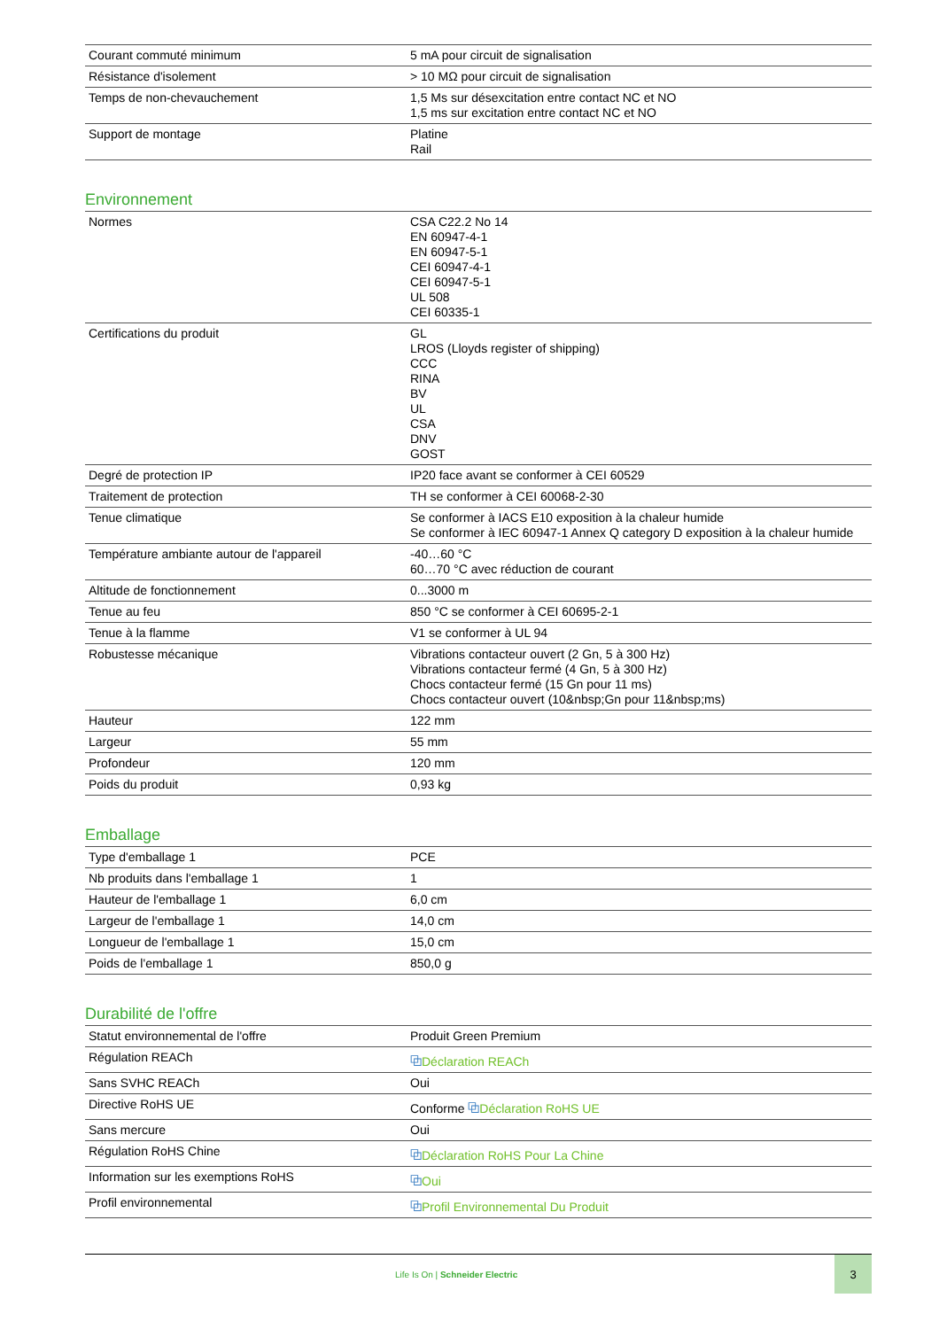| Courant commuté minimum | 5 mA pour circuit de signalisation |
| Résistance d'isolement | > 10 MΩ pour circuit de signalisation |
| Temps de non-chevauchement | 1,5 Ms sur désexcitation entre contact NC et NO 1,5 ms sur excitation entre contact NC et NO |
| Support de montage | Platine Rail |
Environnement
| Normes | CSA C22.2 No 14 EN 60947-4-1 EN 60947-5-1 CEI 60947-4-1 CEI 60947-5-1 UL 508 CEI 60335-1 |
| Certifications du produit | GL LROS (Lloyds register of shipping) CCC RINA BV UL CSA DNV GOST |
| Degré de protection IP | IP20 face avant se conformer à CEI 60529 |
| Traitement de protection | TH se conformer à CEI 60068-2-30 |
| Tenue climatique | Se conformer à IACS E10 exposition à la chaleur humide Se conformer à IEC 60947-1 Annex Q category D exposition à la chaleur humide |
| Température ambiante autour de l'appareil | -40…60 °C 60…70 °C avec réduction de courant |
| Altitude de fonctionnement | 0...3000 m |
| Tenue au feu | 850 °C se conformer à CEI 60695-2-1 |
| Tenue à la flamme | V1 se conformer à UL 94 |
| Robustesse mécanique | Vibrations contacteur ouvert (2 Gn, 5 à 300 Hz) Vibrations contacteur fermé (4 Gn, 5 à 300 Hz) Chocs contacteur fermé (15 Gn pour 11 ms) Chocs contacteur ouvert (10&nbsp;Gn pour 11&nbsp;ms) |
| Hauteur | 122 mm |
| Largeur | 55 mm |
| Profondeur | 120 mm |
| Poids du produit | 0,93 kg |
Emballage
| Type d'emballage 1 | PCE |
| Nb produits dans l'emballage 1 | 1 |
| Hauteur de l'emballage 1 | 6,0 cm |
| Largeur de l'emballage 1 | 14,0 cm |
| Longueur de l'emballage 1 | 15,0 cm |
| Poids de l'emballage 1 | 850,0 g |
Durabilité de l'offre
| Statut environnemental de l'offre | Produit Green Premium |
| Régulation REACh | ⧉ Déclaration REACh |
| Sans SVHC REACh | Oui |
| Directive RoHS UE | Conforme ⧉ Déclaration RoHS UE |
| Sans mercure | Oui |
| Régulation RoHS Chine | ⧉ Déclaration RoHS Pour La Chine |
| Information sur les exemptions RoHS | ⧉ Oui |
| Profil environnemental | ⧉ Profil Environnemental Du Produit |
Life Is On | Schneider Electric
3